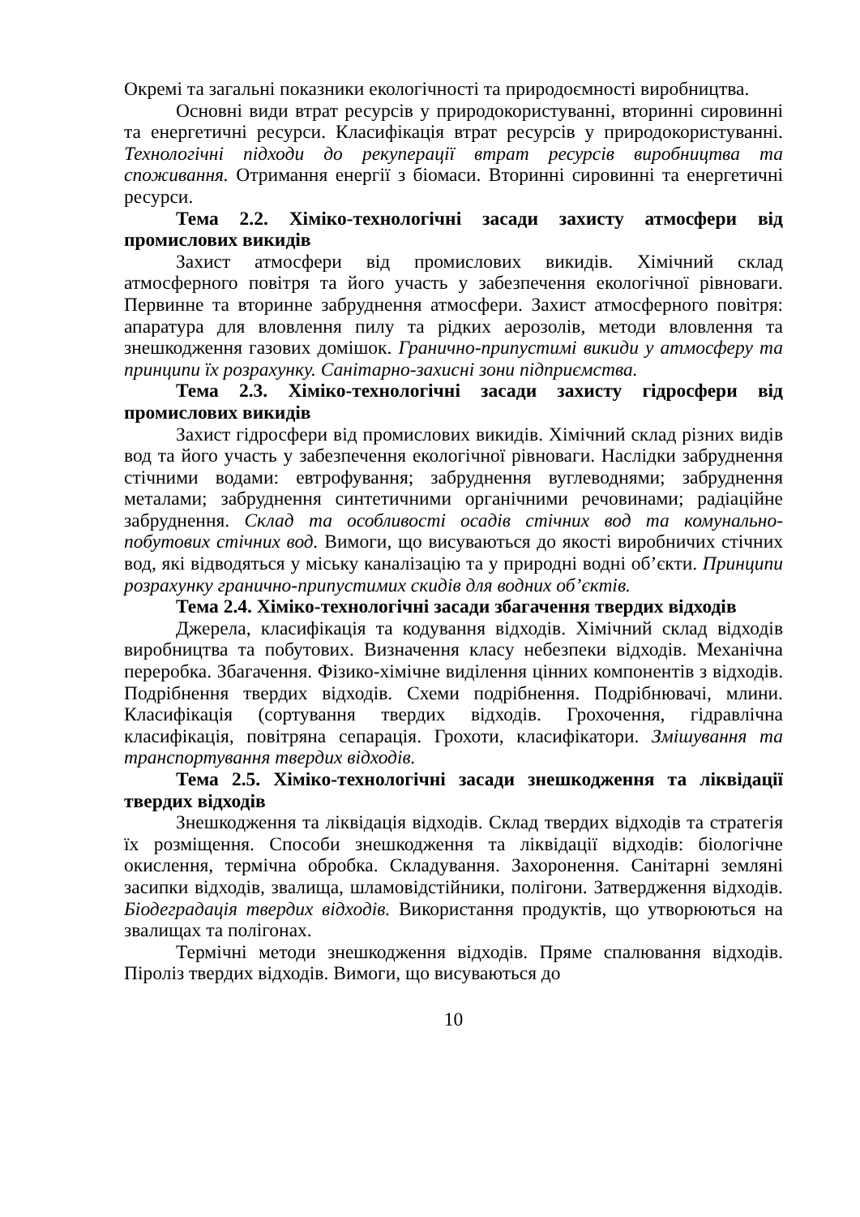Окремі та загальні показники екологічності та природоємності виробництва.
Основні види втрат ресурсів у природокористуванні, вторинні сировинні та енергетичні ресурси. Класифікація втрат ресурсів у природокористуванні. Технологічні підходи до рекуперації втрат ресурсів виробництва та споживання. Отримання енергії з біомаси. Вторинні сировинні та енергетичні ресурси.
Тема 2.2. Хіміко-технологічні засади захисту атмосфери від промислових викидів
Захист атмосфери від промислових викидів. Хімічний склад атмосферного повітря та його участь у забезпечення екологічної рівноваги. Первинне та вторинне забруднення атмосфери. Захист атмосферного повітря: апаратура для вловлення пилу та рідких аерозолів, методи вловлення та знешкодження газових домішок. Гранично-припустимі викиди у атмосферу та принципи їх розрахунку. Санітарно-захисні зони підприємства.
Тема 2.3. Хіміко-технологічні засади захисту гідросфери від промислових викидів
Захист гідросфери від промислових викидів. Хімічний склад різних видів вод та його участь у забезпечення екологічної рівноваги. Наслідки забруднення стічними водами: евтрофування; забруднення вуглеводнями; забруднення металами; забруднення синтетичними органічними речовинами; радіаційне забруднення. Склад та особливості осадів стічних вод та комунально-побутових стічних вод. Вимоги, що висуваються до якості виробничих стічних вод, які відводяться у міську каналізацію та у природні водні об’єкти. Принципи розрахунку гранично-припустимих скидів для водних об’єктів.
Тема 2.4. Хіміко-технологічні засади збагачення твердих відходів
Джерела, класифікація та кодування відходів. Хімічний склад відходів виробництва та побутових. Визначення класу небезпеки відходів. Механічна переробка. Збагачення. Фізико-хімічне виділення цінних компонентів з відходів. Подрібнення твердих відходів. Схеми подрібнення. Подрібнювачі, млини. Класифікація (сортування твердих відходів. Грохочення, гідравлічна класифікація, повітряна сепарація. Грохоти, класифікатори. Змішування та транспортування твердих відходів.
Тема 2.5. Хіміко-технологічні засади знешкодження та ліквідації твердих відходів
Знешкодження та ліквідація відходів. Склад твердих відходів та стратегія їх розміщення. Способи знешкодження та ліквідації відходів: біологічне окислення, термічна обробка. Складування. Захоронення. Санітарні земляні засипки відходів, звалища, шламовідстійники, полігони. Затвердження відходів. Біодеградація твердих відходів. Використання продуктів, що утворюються на звалищах та полігонах.
Термічні методи знешкодження відходів. Пряме спалювання відходів. Піроліз твердих відходів. Вимоги, що висуваються до
10